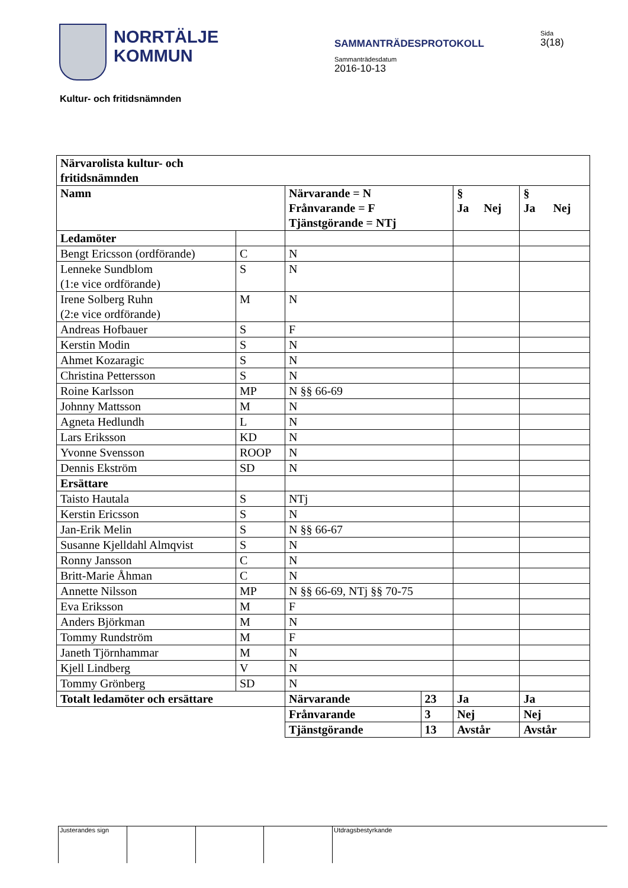NORRTÄLJE
KOMMUN
SAMMANTRÄDESPROTOKOLL
Sammanträdesdatum
2016-10-13
Sida
3(18)
Kultur- och fritidsnämnden
| Närvarolista kultur- och fritidsnämnden | | | | | |
| Namn | | Närvarande = N Frånvarande = F Tjänstgörande = NTj | | § Ja Nej | § Ja Nej |
| Ledamöter | | | | | |
| Bengt Ericsson (ordförande) | C | N | | | |
| Lenneke Sundblom (1:e vice ordförande) | S | N | | | |
| Irene Solberg Ruhn (2:e vice ordförande) | M | N | | | |
| Andreas Hofbauer | S | F | | | |
| Kerstin Modin | S | N | | | |
| Ahmet Kozaragic | S | N | | | |
| Christina Pettersson | S | N | | | |
| Roine Karlsson | MP | N §§ 66-69 | | | |
| Johnny Mattsson | M | N | | | |
| Agneta Hedlundh | L | N | | | |
| Lars Eriksson | KD | N | | | |
| Yvonne Svensson | ROOP | N | | | |
| Dennis Ekström | SD | N | | | |
| Ersättare | | | | | |
| Taisto Hautala | S | NTj | | | |
| Kerstin Ericsson | S | N | | | |
| Jan-Erik Melin | S | N §§ 66-67 | | | |
| Susanne Kjelldahl Almqvist | S | N | | | |
| Ronny Jansson | C | N | | | |
| Britt-Marie Åhman | C | N | | | |
| Annette Nilsson | MP | N §§ 66-69, NTj §§ 70-75 | | | |
| Eva Eriksson | M | F | | | |
| Anders Björkman | M | N | | | |
| Tommy Rundström | M | F | | | |
| Janeth Tjörnhammar | M | N | | | |
| Kjell Lindberg | V | N | | | |
| Tommy Grönberg | SD | N | | | |
| Totalt ledamöter och ersättare | | Närvarande | 23 | Ja | Ja |
| | | Frånvarande | 3 | Nej | Nej |
| | | Tjänstgörande | 13 | Avstår | Avstår |
Justerandes sign Utdragsbestyrkande